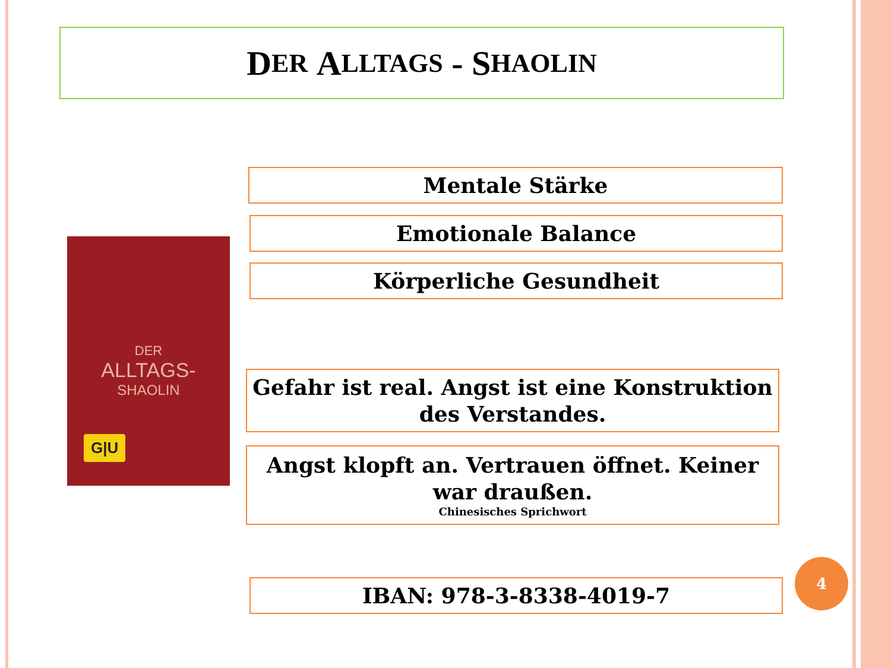D ER A LLTAGS - S HAOLIN
DER
ALLTAGS-
SHAOLIN
G|U
Mentale Stärke
Emotionale Balance
Körperliche Gesundheit
Gefahr ist real. Angst ist eine Konstruktion des Verstandes.
Angst klopft an. Vertrauen öffnet. Keiner war draußen.
Chinesisches Sprichwort
IBAN: 978-3-8338-4019-7
4